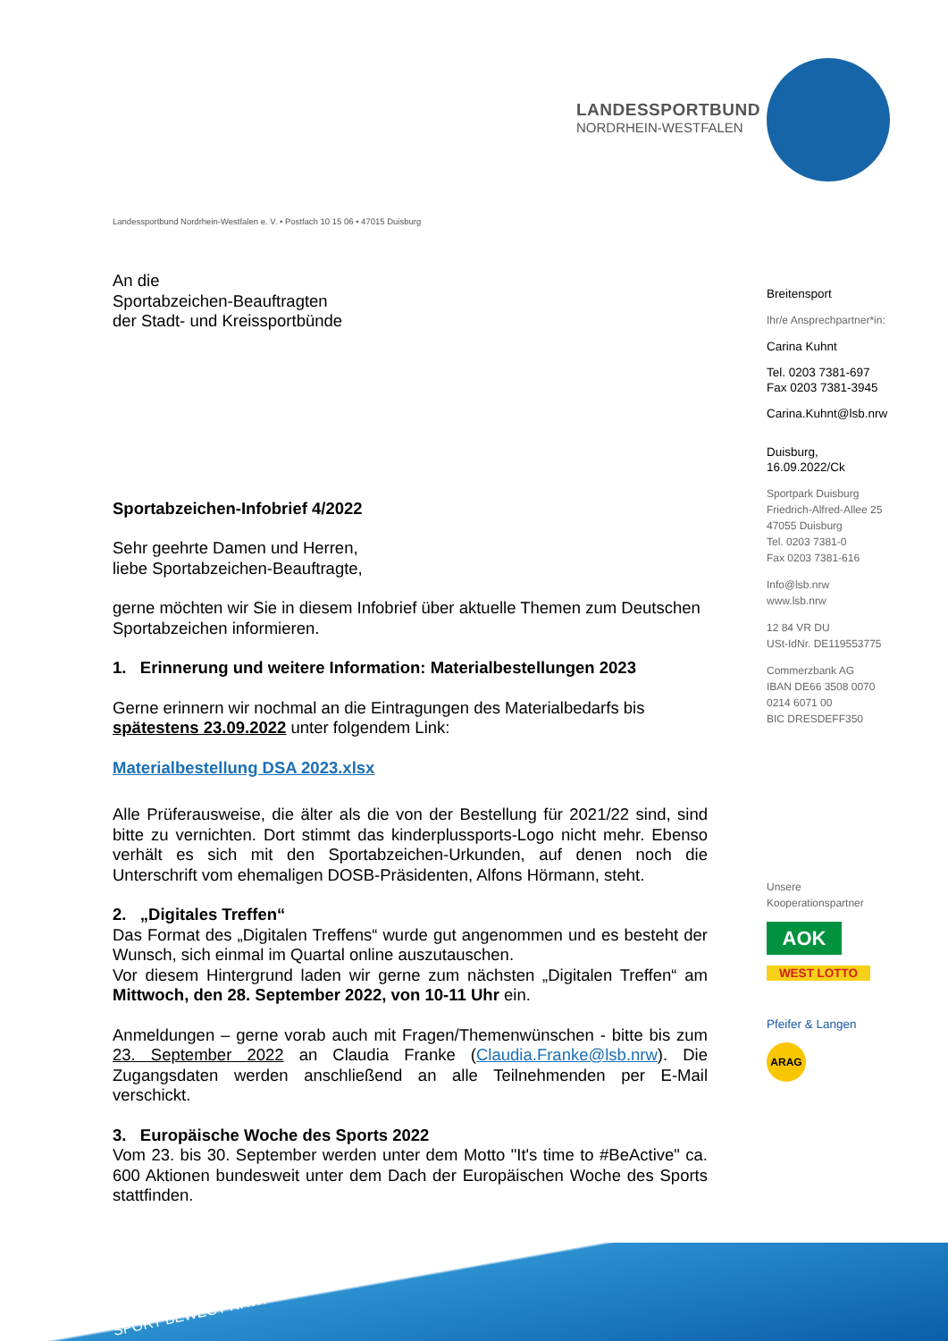LANDESSPORTBUND
NORDRHEIN-WESTFALEN
Landessportbund Nordrhein-Westfalen e. V. • Postfach 10 15 06 • 47015 Duisburg
An die
Sportabzeichen-Beauftragten
der Stadt- und Kreissportbünde
Sportabzeichen-Infobrief 4/2022
Sehr geehrte Damen und Herren,
liebe Sportabzeichen-Beauftragte,
gerne möchten wir Sie in diesem Infobrief über aktuelle Themen zum Deutschen Sportabzeichen informieren.
1. Erinnerung und weitere Information: Materialbestellungen 2023
Gerne erinnern wir nochmal an die Eintragungen des Materialbedarfs bis spätestens 23.09.2022 unter folgendem Link:
Materialbestellung DSA 2023.xlsx
Alle Prüferausweise, die älter als die von der Bestellung für 2021/22 sind, sind bitte zu vernichten. Dort stimmt das kinderplussports-Logo nicht mehr. Ebenso verhält es sich mit den Sportabzeichen-Urkunden, auf denen noch die Unterschrift vom ehemaligen DOSB-Präsidenten, Alfons Hörmann, steht.
2. „Digitales Treffen“
Das Format des „Digitalen Treffens“ wurde gut angenommen und es besteht der Wunsch, sich einmal im Quartal online auszutauschen.
Vor diesem Hintergrund laden wir gerne zum nächsten „Digitalen Treffen“ am Mittwoch, den 28. September 2022, von 10-11 Uhr ein.
Anmeldungen – gerne vorab auch mit Fragen/Themenwünschen - bitte bis zum 23. September 2022 an Claudia Franke (Claudia.Franke@lsb.nrw). Die Zugangsdaten werden anschließend an alle Teilnehmenden per E-Mail verschickt.
3. Europäische Woche des Sports 2022
Vom 23. bis 30. September werden unter dem Motto "It's time to #BeActive" ca. 600 Aktionen bundesweit unter dem Dach der Europäischen Woche des Sports stattfinden.
Breitensport
Ihr/e Ansprechpartner*in:
Carina Kuhnt
Tel. 0203 7381-697
Fax 0203 7381-3945
Carina.Kuhnt@lsb.nrw
Duisburg,
16.09.2022/Ck
Sportpark Duisburg
Friedrich-Alfred-Allee 25
47055 Duisburg
Tel. 0203 7381-0
Fax 0203 7381-616
Info@lsb.nrw
www.lsb.nrw
12 84 VR DU
USt-IdNr. DE119553775
Commerzbank AG
IBAN DE66 3508 0070
0214 6071 00
BIC DRESDEFF350
Unsere
Kooperationspartner
AOK
WEST LOTTO
Pfeifer & Langen
ARAG
SPORT BEWEGT NRW!